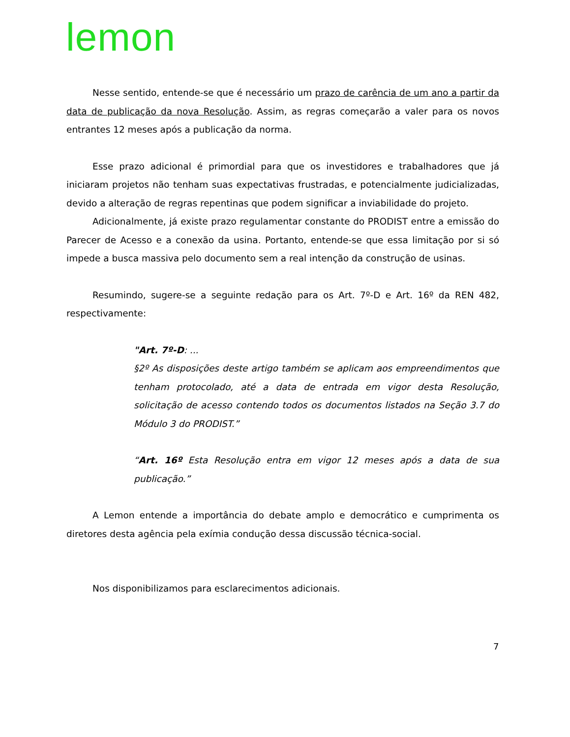lemon
Nesse sentido, entende-se que é necessário um prazo de carência de um ano a partir da data de publicação da nova Resolução. Assim, as regras começarão a valer para os novos entrantes 12 meses após a publicação da norma.
Esse prazo adicional é primordial para que os investidores e trabalhadores que já iniciaram projetos não tenham suas expectativas frustradas, e potencialmente judicializadas, devido a alteração de regras repentinas que podem significar a inviabilidade do projeto.
Adicionalmente, já existe prazo regulamentar constante do PRODIST entre a emissão do Parecer de Acesso e a conexão da usina. Portanto, entende-se que essa limitação por si só impede a busca massiva pelo documento sem a real intenção da construção de usinas.
Resumindo, sugere-se a seguinte redação para os Art. 7º-D e Art. 16º da REN 482, respectivamente:
"Art. 7º-D: ...
§2º As disposições deste artigo também se aplicam aos empreendimentos que tenham protocolado, até a data de entrada em vigor desta Resolução, solicitação de acesso contendo todos os documentos listados na Seção 3.7 do Módulo 3 do PRODIST.”
“Art. 16º Esta Resolução entra em vigor 12 meses após a data de sua publicação.”
A Lemon entende a importância do debate amplo e democrático e cumprimenta os diretores desta agência pela exímia condução dessa discussão técnica-social.
Nos disponibilizamos para esclarecimentos adicionais.
7